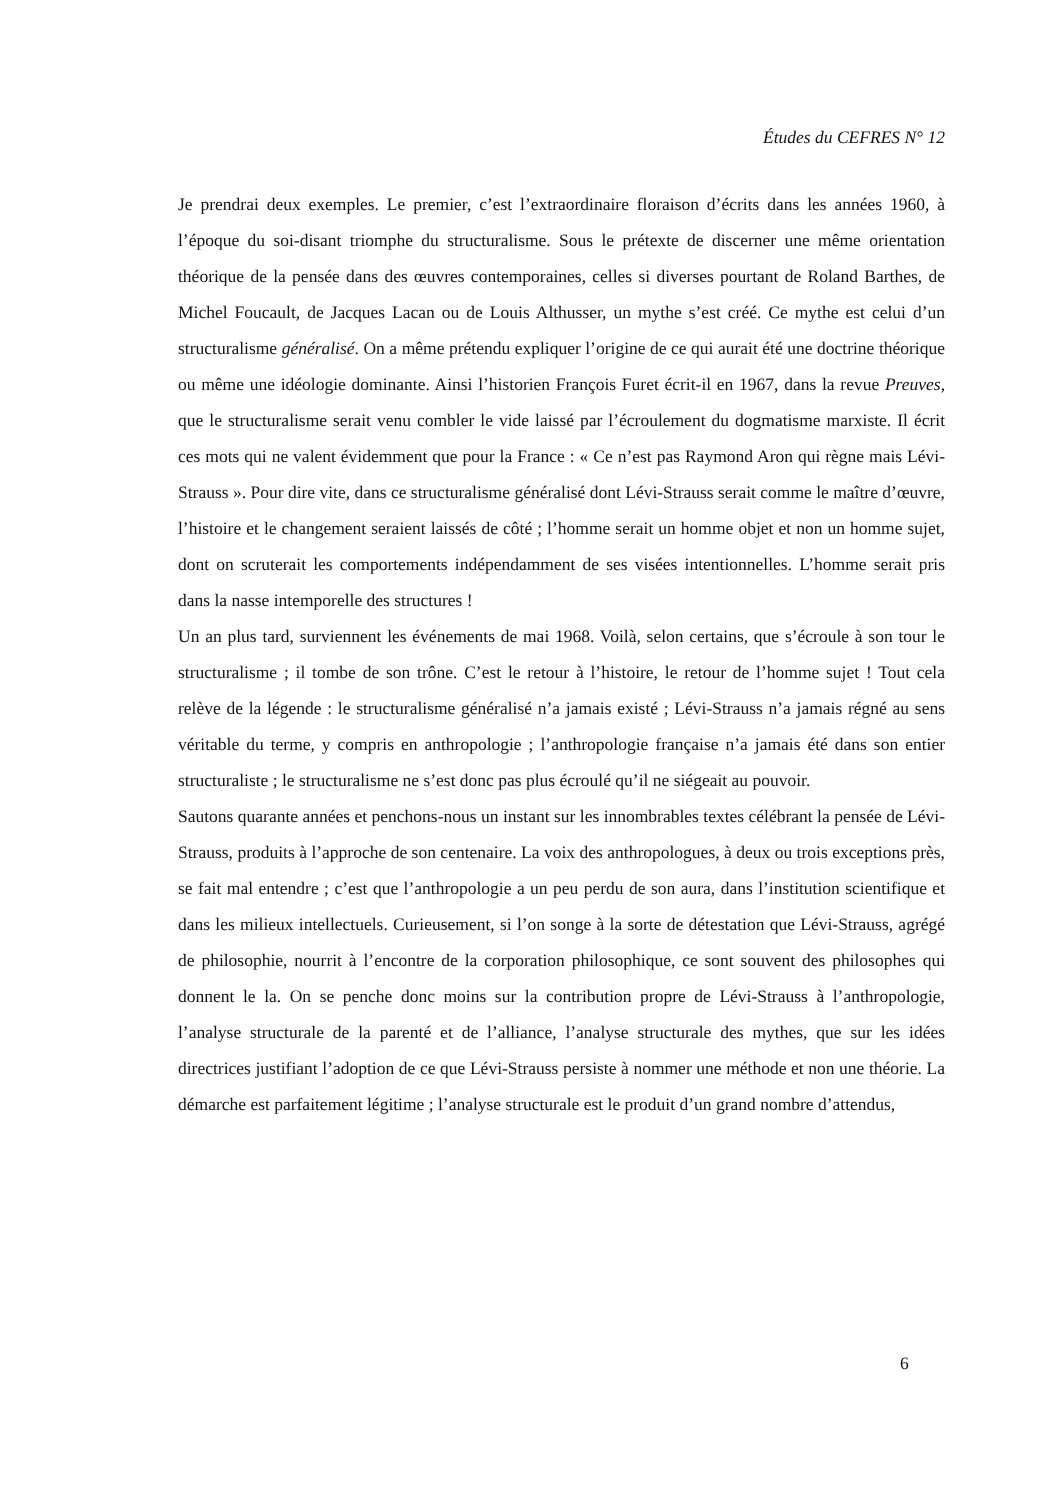Études du CEFRES N° 12
Je prendrai deux exemples. Le premier, c’est l’extraordinaire floraison d’écrits dans les années 1960, à l’époque du soi-disant triomphe du structuralisme. Sous le prétexte de discerner une même orientation théorique de la pensée dans des œuvres contemporaines, celles si diverses pourtant de Roland Barthes, de Michel Foucault, de Jacques Lacan ou de Louis Althusser, un mythe s’est créé. Ce mythe est celui d’un structuralisme généralisé. On a même prétendu expliquer l’origine de ce qui aurait été une doctrine théorique ou même une idéologie dominante. Ainsi l’historien François Furet écrit-il en 1967, dans la revue Preuves, que le structuralisme serait venu combler le vide laissé par l’écroulement du dogmatisme marxiste. Il écrit ces mots qui ne valent évidemment que pour la France : « Ce n’est pas Raymond Aron qui règne mais Lévi-Strauss ». Pour dire vite, dans ce structuralisme généralisé dont Lévi-Strauss serait comme le maître d’œuvre, l’histoire et le changement seraient laissés de côté ; l’homme serait un homme objet et non un homme sujet, dont on scruterait les comportements indépendamment de ses visées intentionnelles. L’homme serait pris dans la nasse intemporelle des structures !
Un an plus tard, surviennent les événements de mai 1968. Voilà, selon certains, que s’écroule à son tour le structuralisme ; il tombe de son trône. C’est le retour à l’histoire, le retour de l’homme sujet ! Tout cela relève de la légende : le structuralisme généralisé n’a jamais existé ; Lévi-Strauss n’a jamais régné au sens véritable du terme, y compris en anthropologie ; l’anthropologie française n’a jamais été dans son entier structuraliste ; le structuralisme ne s’est donc pas plus écroulé qu’il ne siégeait au pouvoir.
Sautons quarante années et penchons-nous un instant sur les innombrables textes célébrant la pensée de Lévi-Strauss, produits à l’approche de son centenaire. La voix des anthropologues, à deux ou trois exceptions près, se fait mal entendre ; c’est que l’anthropologie a un peu perdu de son aura, dans l’institution scientifique et dans les milieux intellectuels. Curieusement, si l’on songe à la sorte de détestation que Lévi-Strauss, agrégé de philosophie, nourrit à l’encontre de la corporation philosophique, ce sont souvent des philosophes qui donnent le la. On se penche donc moins sur la contribution propre de Lévi-Strauss à l’anthropologie, l’analyse structurale de la parenté et de l’alliance, l’analyse structurale des mythes, que sur les idées directrices justifiant l’adoption de ce que Lévi-Strauss persiste à nommer une méthode et non une théorie. La démarche est parfaitement légitime ; l’analyse structurale est le produit d’un grand nombre d’attendus,
6